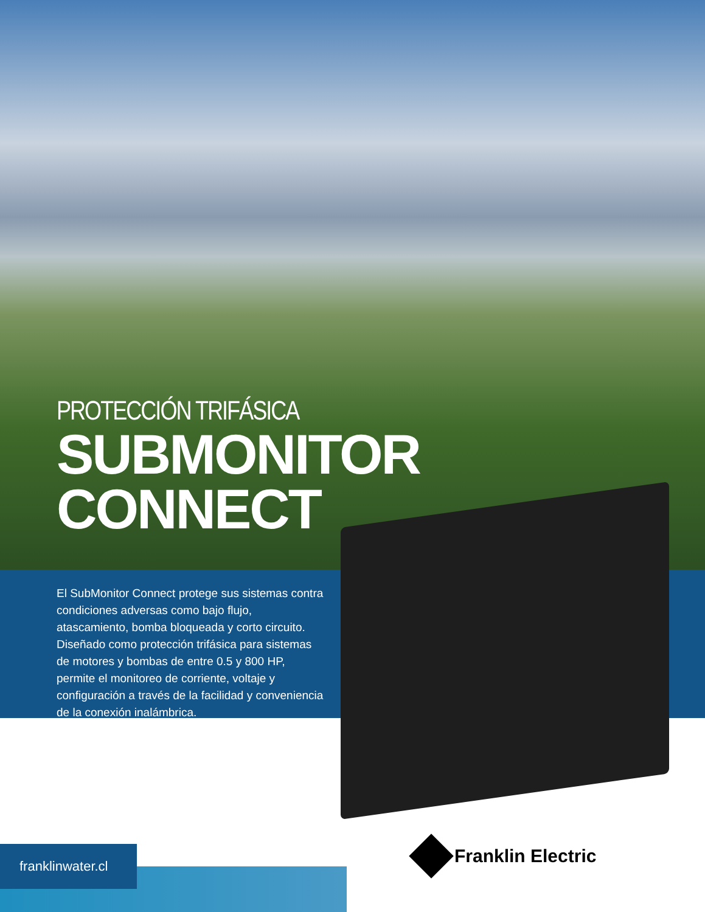PROTECCIÓN TRIFÁSICA
SUBMONITOR
CONNECT
El SubMonitor Connect protege sus sistemas contra condiciones adversas como bajo flujo, atascamiento, bomba bloqueada y corto circuito. Diseñado como protección trifásica para sistemas de motores y bombas de entre 0.5 y 800 HP, permite el monitoreo de corriente, voltaje y configuración a través de la facilidad y conveniencia de la conexión inalámbrica.
franklinwater.cl Franklin Electric